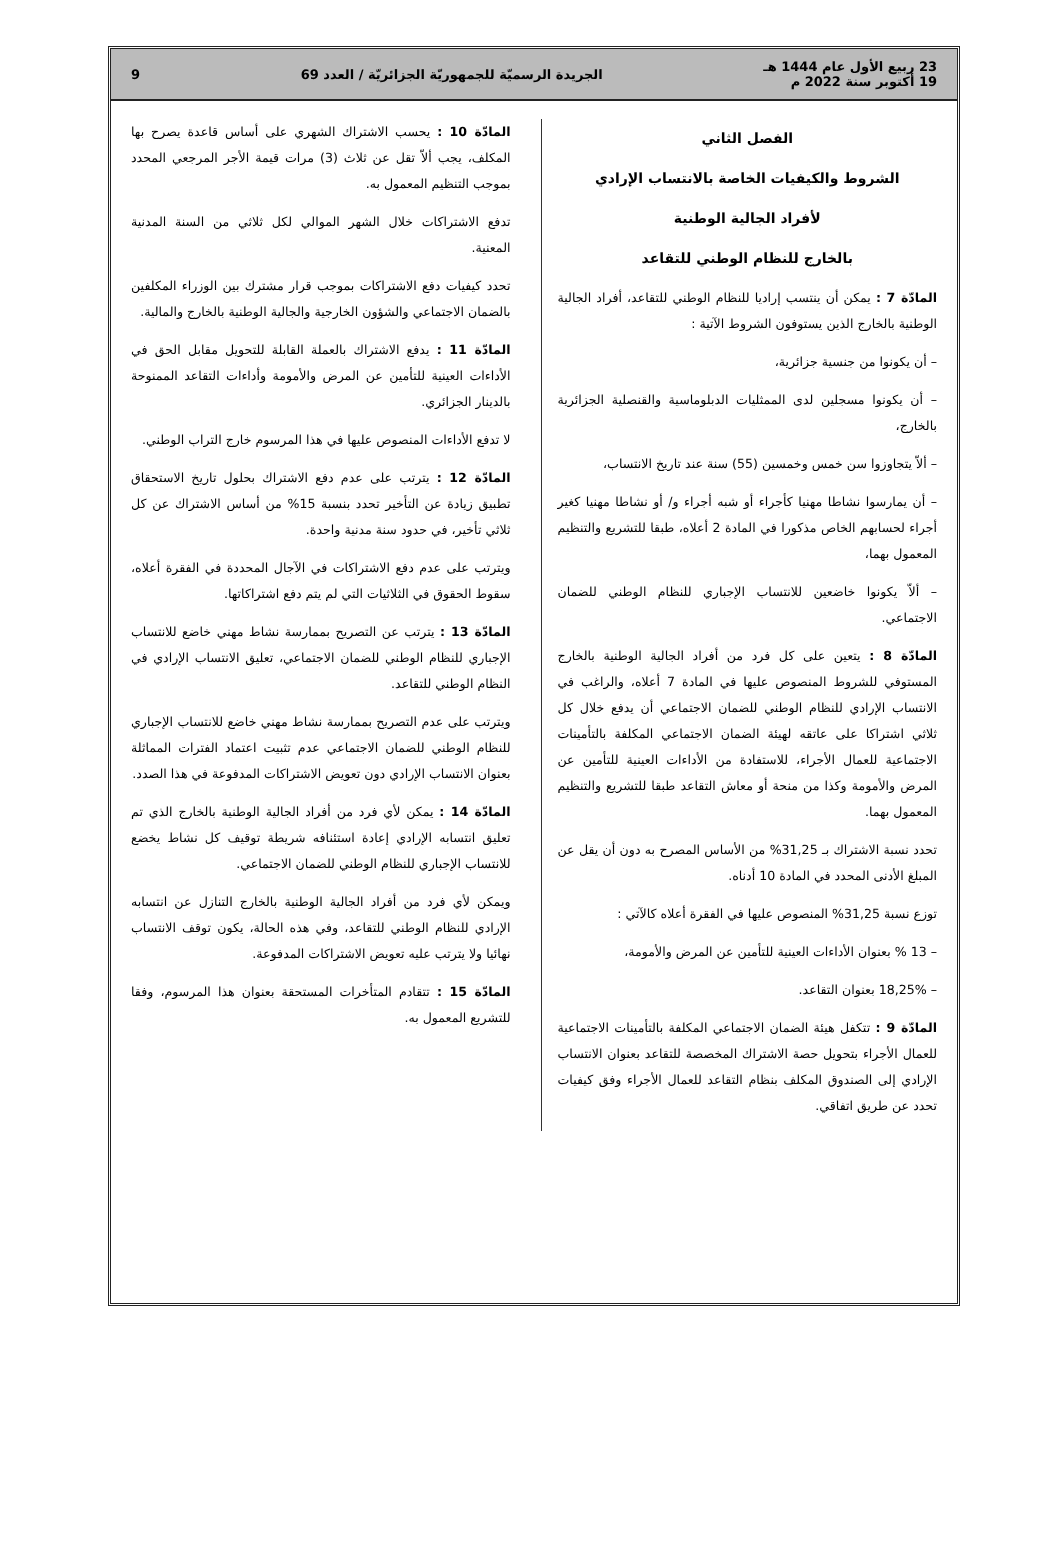23 ربيع الأول عام 1444 هـ
19 أكتوبر سنة 2022 م
الجريدة الرسميّة للجمهوريّة الجزائريّة / العدد 69
9
الفصل الثاني
الشروط والكيفيات الخاصة بالانتساب الإرادي
لأفراد الجالية الوطنية
بالخارج للنظام الوطني للتقاعد
المادّة 7 : يمكن أن ينتسب إراديا للنظام الوطني للتقاعد، أفراد الجالية الوطنية بالخارج الذين يستوفون الشروط الآتية :
– أن يكونوا من جنسية جزائرية،
– أن يكونوا مسجلين لدى الممثليات الدبلوماسية والقنصلية الجزائرية بالخارج،
– ألاّ يتجاوزوا سن خمس وخمسين (55) سنة عند تاريخ الانتساب،
– أن يمارسوا نشاطا مهنيا كأجراء أو شبه أجراء و/ أو نشاطا مهنيا كغير أجراء لحسابهم الخاص مذكورا في المادة 2 أعلاه، طبقا للتشريع والتنظيم المعمول بهما،
– ألاّ يكونوا خاضعين للانتساب الإجباري للنظام الوطني للضمان الاجتماعي.
المادّة 8 : يتعين على كل فرد من أفراد الجالية الوطنية بالخارج المستوفي للشروط المنصوص عليها في المادة 7 أعلاه، والراغب في الانتساب الإرادي للنظام الوطني للضمان الاجتماعي أن يدفع خلال كل ثلاثي اشتراكا على عاتقه لهيئة الضمان الاجتماعي المكلفة بالتأمينات الاجتماعية للعمال الأجراء، للاستفادة من الأداءات العينية للتأمين عن المرض والأمومة وكذا من منحة أو معاش التقاعد طبقا للتشريع والتنظيم المعمول بهما.
تحدد نسبة الاشتراك بـ 31,25% من الأساس المصرح به دون أن يقل عن المبلغ الأدنى المحدد في المادة 10 أدناه.
توزع نسبة 31,25% المنصوص عليها في الفقرة أعلاه كالآتي :
– 13 % بعنوان الأداءات العينية للتأمين عن المرض والأمومة،
– 18,25% بعنوان التقاعد.
المادّة 9 : تتكفل هيئة الضمان الاجتماعي المكلفة بالتأمينات الاجتماعية للعمال الأجراء بتحويل حصة الاشتراك المخصصة للتقاعد بعنوان الانتساب الإرادي إلى الصندوق المكلف بنظام التقاعد للعمال الأجراء وفق كيفيات تحدد عن طريق اتفاقي.
المادّة 10 : يحسب الاشتراك الشهري على أساس قاعدة يصرح بها المكلف، يجب ألاّ تقل عن ثلاث (3) مرات قيمة الأجر المرجعي المحدد بموجب التنظيم المعمول به.
تدفع الاشتراكات خلال الشهر الموالي لكل ثلاثي من السنة المدنية المعنية.
تحدد كيفيات دفع الاشتراكات بموجب قرار مشترك بين الوزراء المكلفين بالضمان الاجتماعي والشؤون الخارجية والجالية الوطنية بالخارج والمالية.
المادّة 11 : يدفع الاشتراك بالعملة القابلة للتحويل مقابل الحق في الأداءات العينية للتأمين عن المرض والأمومة وأداءات التقاعد الممنوحة بالدينار الجزائري.
لا تدفع الأداءات المنصوص عليها في هذا المرسوم خارج التراب الوطني.
المادّة 12 : يترتب على عدم دفع الاشتراك بحلول تاريخ الاستحقاق تطبيق زيادة عن التأخير تحدد بنسبة 15% من أساس الاشتراك عن كل ثلاثي تأخير، في حدود سنة مدنية واحدة.
ويترتب على عدم دفع الاشتراكات في الآجال المحددة في الفقرة أعلاه، سقوط الحقوق في الثلاثيات التي لم يتم دفع اشتراكاتها.
المادّة 13 : يترتب عن التصريح بممارسة نشاط مهني خاضع للانتساب الإجباري للنظام الوطني للضمان الاجتماعي، تعليق الانتساب الإرادي في النظام الوطني للتقاعد.
ويترتب على عدم التصريح بممارسة نشاط مهني خاضع للانتساب الإجباري للنظام الوطني للضمان الاجتماعي عدم تثبيت اعتماد الفترات المماثلة بعنوان الانتساب الإرادي دون تعويض الاشتراكات المدفوعة في هذا الصدد.
المادّة 14 : يمكن لأي فرد من أفراد الجالية الوطنية بالخارج الذي تم تعليق انتسابه الإرادي إعادة استئنافه شريطة توقيف كل نشاط يخضع للانتساب الإجباري للنظام الوطني للضمان الاجتماعي.
ويمكن لأي فرد من أفراد الجالية الوطنية بالخارج التنازل عن انتسابه الإرادي للنظام الوطني للتقاعد، وفي هذه الحالة، يكون توقف الانتساب نهائيا ولا يترتب عليه تعويض الاشتراكات المدفوعة.
المادّة 15 : تتقادم المتأخرات المستحقة بعنوان هذا المرسوم، وفقا للتشريع المعمول به.